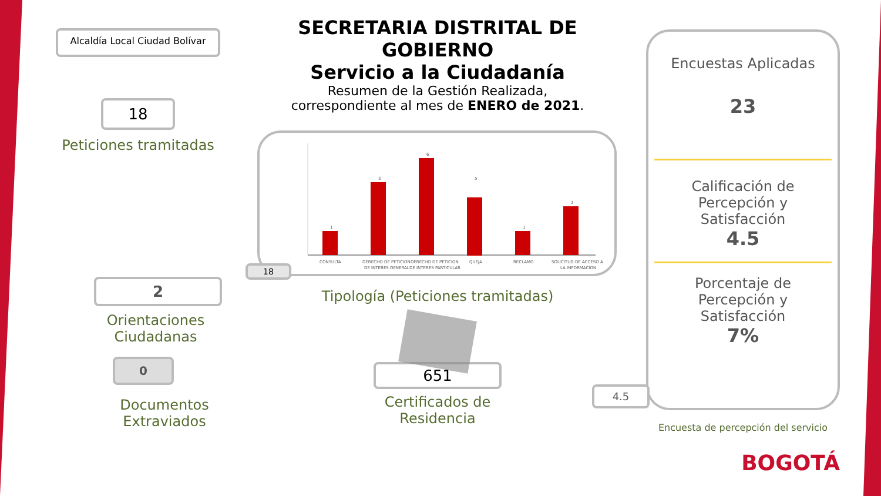Alcaldía Local Ciudad Bolívar
18
Peticiones tramitadas
2
Orientaciones
Ciudadanas
0
Documentos
Extraviados
SECRETARIA DISTRITAL DE GOBIERNO
Servicio a la Ciudadanía
Resumen de la Gestión Realizada,
correspondiente al mes de ENERO de 2021.
1
CONSULTA
3
DERECHO DE PETICION
DE INTERES GENERAL
6
DERECHO DE PETICION
DE INTERES PARTICULAR
5
QUEJA
1
RECLAMO
2
SOLICITUD DE ACCESO A
LA INFORMACION
18
Tipología (Peticiones tramitadas)
651
Certificados de
Residencia
Encuestas Aplicadas
23
Calificación de
Percepción y
Satisfacción
4.5
Porcentaje de
Percepción y
Satisfacción
7%
Encuesta de percepción del servicio
BOGOTÁ
4.5